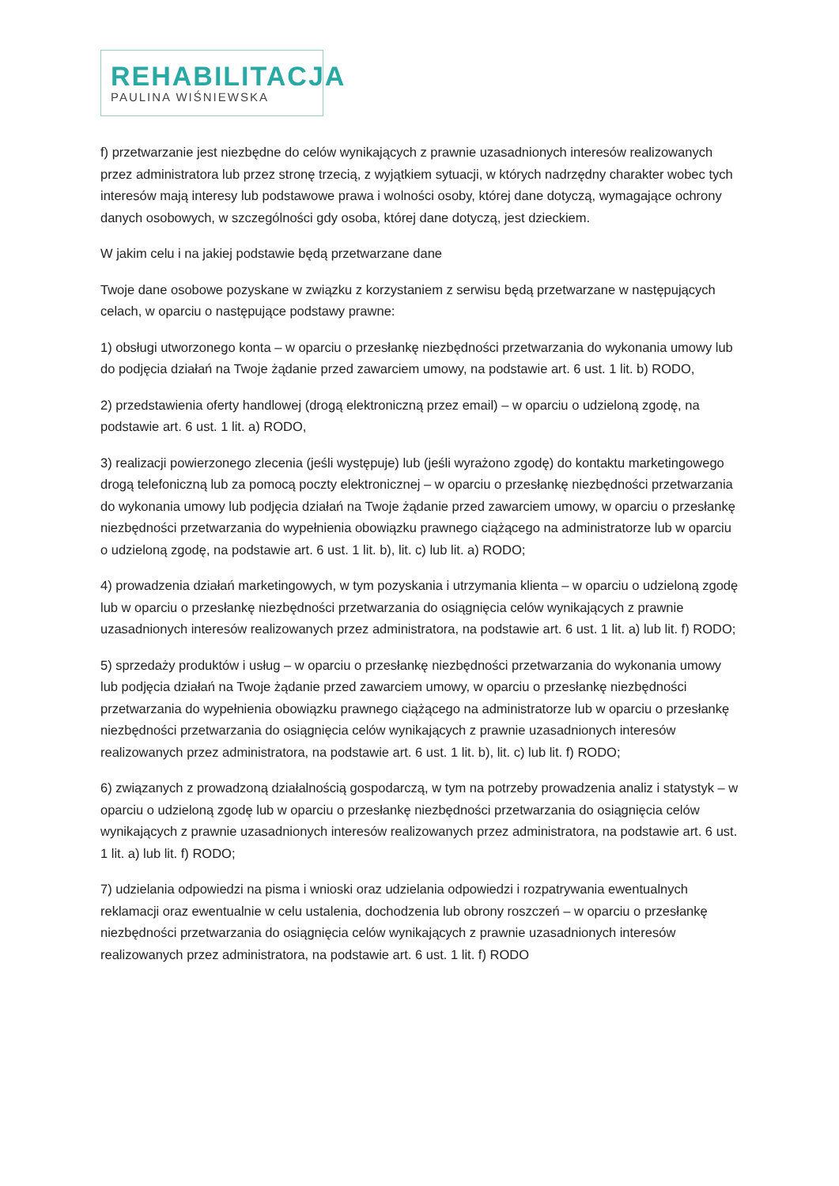REHABILITACJA
PAULINA WIŚNIEWSKA
f) przetwarzanie jest niezbędne do celów wynikających z prawnie uzasadnionych interesów realizowanych przez administratora lub przez stronę trzecią, z wyjątkiem sytuacji, w których nadrzędny charakter wobec tych interesów mają interesy lub podstawowe prawa i wolności osoby, której dane dotyczą, wymagające ochrony danych osobowych, w szczególności gdy osoba, której dane dotyczą, jest dzieckiem.
W jakim celu i na jakiej podstawie będą przetwarzane dane
Twoje dane osobowe pozyskane w związku z korzystaniem z serwisu będą przetwarzane w następujących celach, w oparciu o następujące podstawy prawne:
1) obsługi utworzonego konta – w oparciu o przesłankę niezbędności przetwarzania do wykonania umowy lub do podjęcia działań na Twoje żądanie przed zawarciem umowy, na podstawie art. 6 ust. 1 lit. b) RODO,
2) przedstawienia oferty handlowej (drogą elektroniczną przez email) – w oparciu o udzieloną zgodę, na podstawie art. 6 ust. 1 lit. a) RODO,
3) realizacji powierzonego zlecenia (jeśli występuje) lub (jeśli wyrażono zgodę) do kontaktu marketingowego drogą telefoniczną lub za pomocą poczty elektronicznej – w oparciu o przesłankę niezbędności przetwarzania do wykonania umowy lub podjęcia działań na Twoje żądanie przed zawarciem umowy, w oparciu o przesłankę niezbędności przetwarzania do wypełnienia obowiązku prawnego ciążącego na administratorze lub w oparciu o udzieloną zgodę, na podstawie art. 6 ust. 1 lit. b), lit. c) lub lit. a) RODO;
4) prowadzenia działań marketingowych, w tym pozyskania i utrzymania klienta – w oparciu o udzieloną zgodę lub w oparciu o przesłankę niezbędności przetwarzania do osiągnięcia celów wynikających z prawnie uzasadnionych interesów realizowanych przez administratora, na podstawie art. 6 ust. 1 lit. a) lub lit. f) RODO;
5) sprzedaży produktów i usług – w oparciu o przesłankę niezbędności przetwarzania do wykonania umowy lub podjęcia działań na Twoje żądanie przed zawarciem umowy, w oparciu o przesłankę niezbędności przetwarzania do wypełnienia obowiązku prawnego ciążącego na administratorze lub w oparciu o przesłankę niezbędności przetwarzania do osiągnięcia celów wynikających z prawnie uzasadnionych interesów realizowanych przez administratora, na podstawie art. 6 ust. 1 lit. b), lit. c) lub lit. f) RODO;
6) związanych z prowadzoną działalnością gospodarczą, w tym na potrzeby prowadzenia analiz i statystyk – w oparciu o udzieloną zgodę lub w oparciu o przesłankę niezbędności przetwarzania do osiągnięcia celów wynikających z prawnie uzasadnionych interesów realizowanych przez administratora, na podstawie art. 6 ust. 1 lit. a) lub lit. f) RODO;
7) udzielania odpowiedzi na pisma i wnioski oraz udzielania odpowiedzi i rozpatrywania ewentualnych reklamacji oraz ewentualnie w celu ustalenia, dochodzenia lub obrony roszczeń – w oparciu o przesłankę niezbędności przetwarzania do osiągnięcia celów wynikających z prawnie uzasadnionych interesów realizowanych przez administratora, na podstawie art. 6 ust. 1 lit. f) RODO